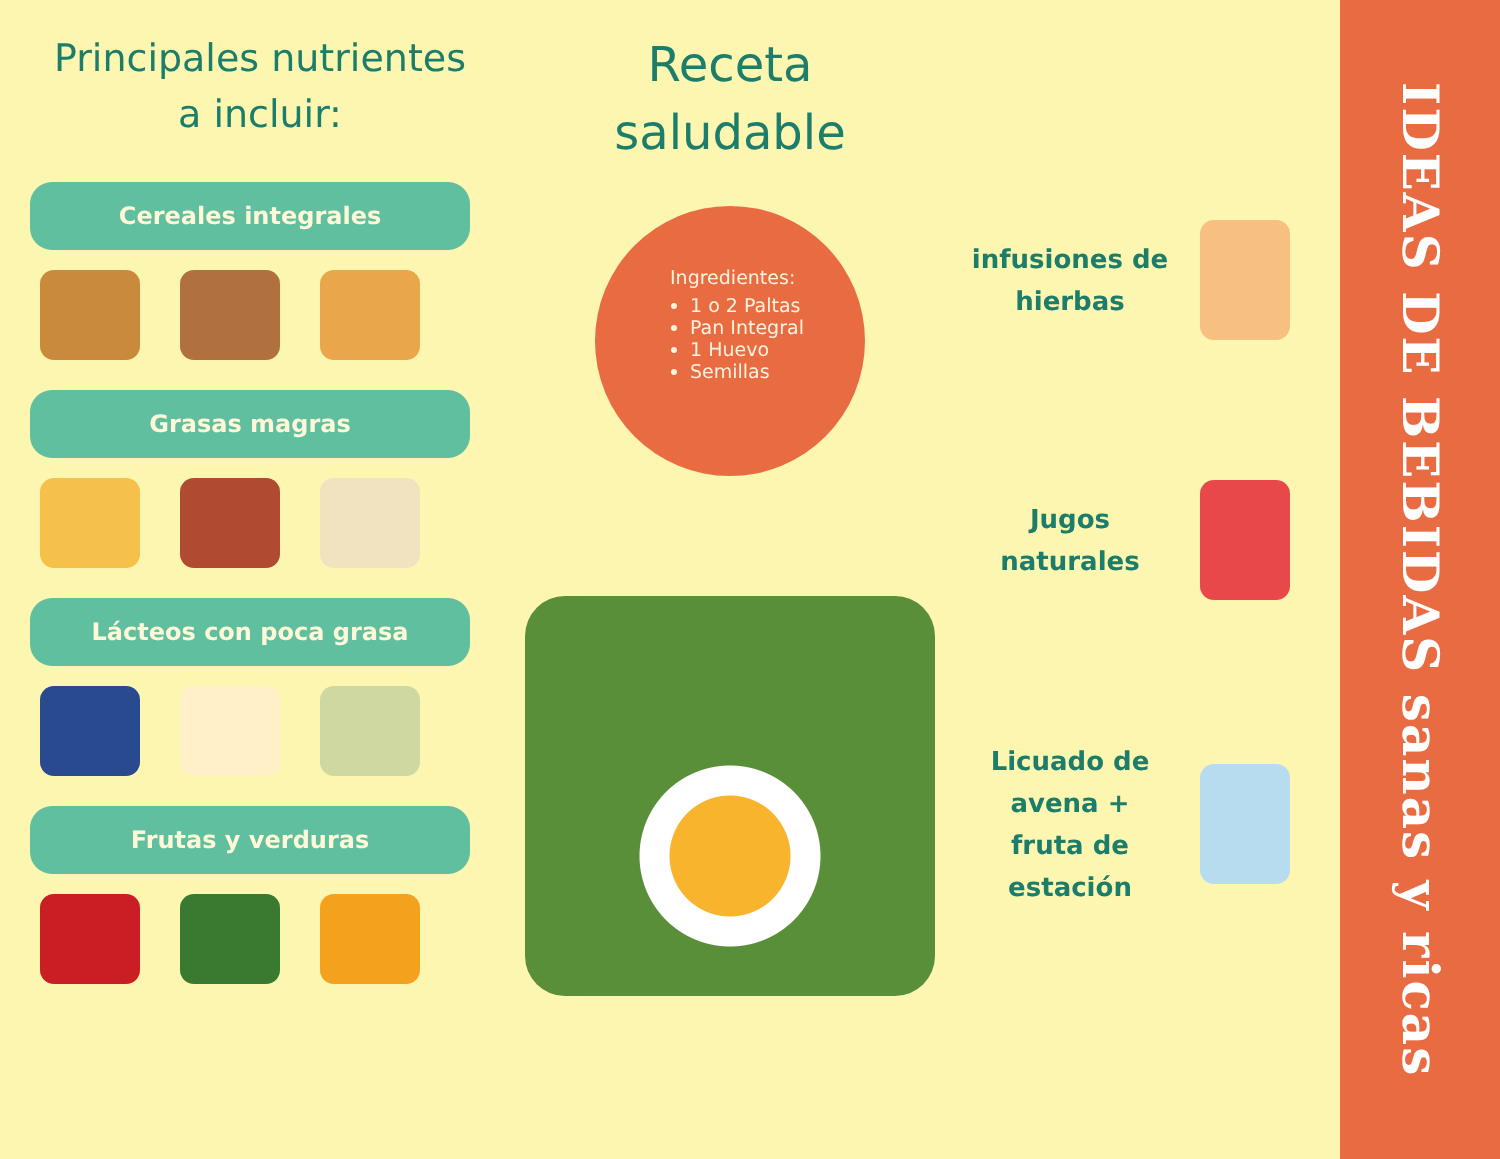Principales nutrientes
a incluir:
Cereales integrales
Grasas magras
Lácteos con poca grasa
Frutas y verduras
Receta
saludable
Ingredientes:
1 o 2 Paltas
Pan Integral
1 Huevo
Semillas
infusiones de hierbas
Jugos naturales
Licuado de avena + fruta de estación
IDEAS DE BEBIDAS sanas y ricas